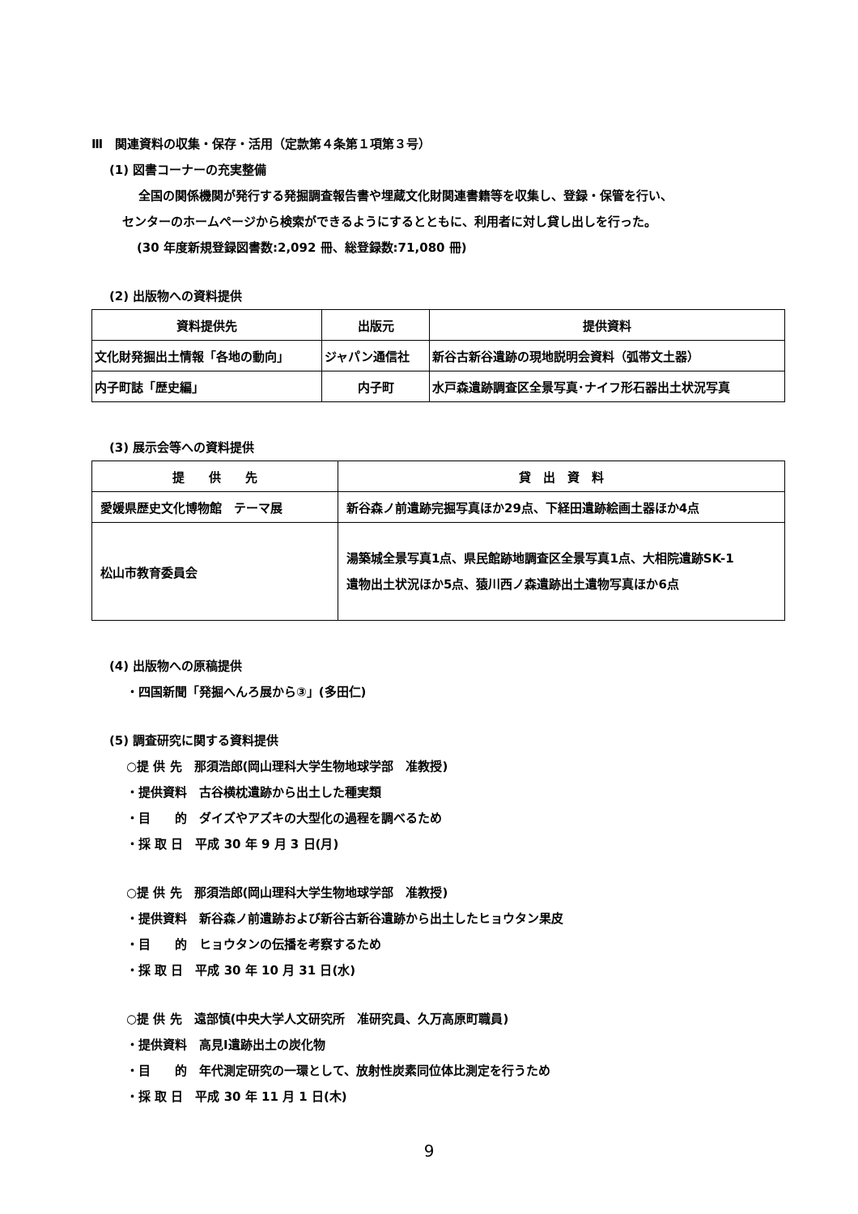Ⅲ　関連資料の収集・保存・活用（定款第４条第１項第３号）
(1) 図書コーナーの充実整備
全国の関係機関が発行する発掘調査報告書や埋蔵文化財関連書籍等を収集し、登録・保管を行い、
センターのホームページから検索ができるようにするとともに、利用者に対し貸し出しを行った。
(30 年度新規登録図書数:2,092 冊、総登録数:71,080 冊)
(2) 出版物への資料提供
| 資料提供先 | 出版元 | 提供資料 |
| --- | --- | --- |
| 文化財発掘出土情報「各地の動向」 | ジャパン通信社 | 新谷古新谷遺跡の現地説明会資料（弧帯文土器） |
| 内子町誌「歴史編」 | 内子町 | 水戸森遺跡調査区全景写真･ナイフ形石器出土状況写真 |
(3) 展示会等への資料提供
| 提 供 先 | 貸 出 資 料 |
| --- | --- |
| 愛媛県歴史文化博物館 テーマ展 | 新谷森ノ前遺跡完掘写真ほか29点、下経田遺跡絵画土器ほか4点 |
| 松山市教育委員会 | 湯築城全景写真1点、県民館跡地調査区全景写真1点、大相院遺跡SK-1 遺物出土状況ほか5点、猿川西ノ森遺跡出土遺物写真ほか6点 |
(4) 出版物への原稿提供
・四国新聞「発掘へんろ展から③」(多田仁)
(5) 調査研究に関する資料提供
○提 供 先　那須浩郎(岡山理科大学生物地球学部　准教授)
・提供資料　古谷横枕遺跡から出土した種実類
・目　　的　ダイズやアズキの大型化の過程を調べるため
・採 取 日　平成 30 年 9 月 3 日(月)
○提 供 先　那須浩郎(岡山理科大学生物地球学部　准教授)
・提供資料　新谷森ノ前遺跡および新谷古新谷遺跡から出土したヒョウタン果皮
・目　　的　ヒョウタンの伝播を考察するため
・採 取 日　平成 30 年 10 月 31 日(水)
○提 供 先　遠部慎(中央大学人文研究所　准研究員、久万高原町職員)
・提供資料　高見Ⅰ遺跡出土の炭化物
・目　　的　年代測定研究の一環として、放射性炭素同位体比測定を行うため
・採 取 日　平成 30 年 11 月 1 日(木)
9